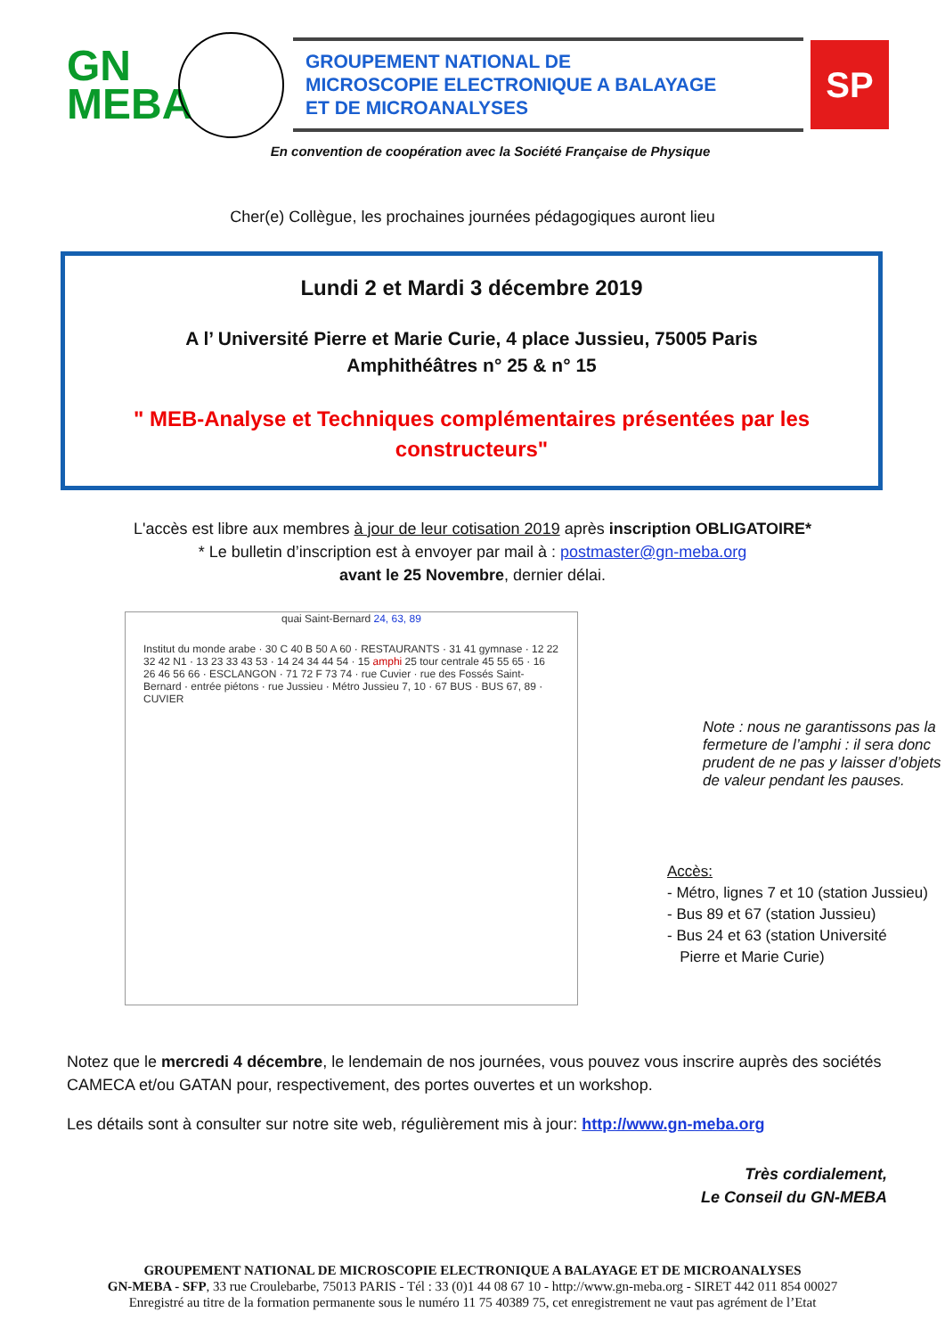GN
MEBA
GROUPEMENT NATIONAL DE
MICROSCOPIE ELECTRONIQUE A BALAYAGE
ET DE MICROANALYSES
SP
En convention de coopération avec la Société Française de Physique
Cher(e) Collègue, les prochaines journées pédagogiques auront lieu
Lundi 2 et Mardi 3 décembre 2019
A l’ Université Pierre et Marie Curie, 4 place Jussieu, 75005 Paris
Amphithéâtres n° 25 & n° 15
" MEB-Analyse et Techniques complémentaires présentées par les constructeurs"
L'accès est libre aux membres à jour de leur cotisation 2019 après inscription OBLIGATOIRE*
* Le bulletin d’inscription est à envoyer par mail à : postmaster@gn-meba.org
avant le 25 Novembre, dernier délai.
quai Saint-Bernard 24, 63, 89
Institut du monde arabe · 30 C 40 B 50 A 60 · RESTAURANTS · 31 41 gymnase · 12 22 32 42 N1 · 13 23 33 43 53 · 14 24 34 44 54 · 15 amphi 25 tour centrale 45 55 65 · 16 26 46 56 66 · ESCLANGON · 71 72 F 73 74 · rue Cuvier · rue des Fossés Saint-Bernard · entrée piétons · rue Jussieu · Métro Jussieu 7, 10 · 67 BUS · BUS 67, 89 · CUVIER
Note : nous ne garantissons pas la fermeture de l’amphi : il sera donc prudent de ne pas y laisser d’objets de valeur pendant les pauses.
Accès:
- Métro, lignes 7 et 10 (station Jussieu)
- Bus 89 et 67 (station Jussieu)
- Bus 24 et 63 (station Université
Pierre et Marie Curie)
Notez que le mercredi 4 décembre, le lendemain de nos journées, vous pouvez vous inscrire auprès des sociétés CAMECA et/ou GATAN pour, respectivement, des portes ouvertes et un workshop.
Les détails sont à consulter sur notre site web, régulièrement mis à jour: http://www.gn-meba.org
Très cordialement,
Le Conseil du GN-MEBA
GROUPEMENT NATIONAL DE MICROSCOPIE ELECTRONIQUE A BALAYAGE ET DE MICROANALYSES
GN-MEBA - SFP, 33 rue Croulebarbe, 75013 PARIS - Tél : 33 (0)1 44 08 67 10 - http://www.gn-meba.org - SIRET 442 011 854 00027
Enregistré au titre de la formation permanente sous le numéro 11 75 40389 75, cet enregistrement ne vaut pas agrément de l’Etat